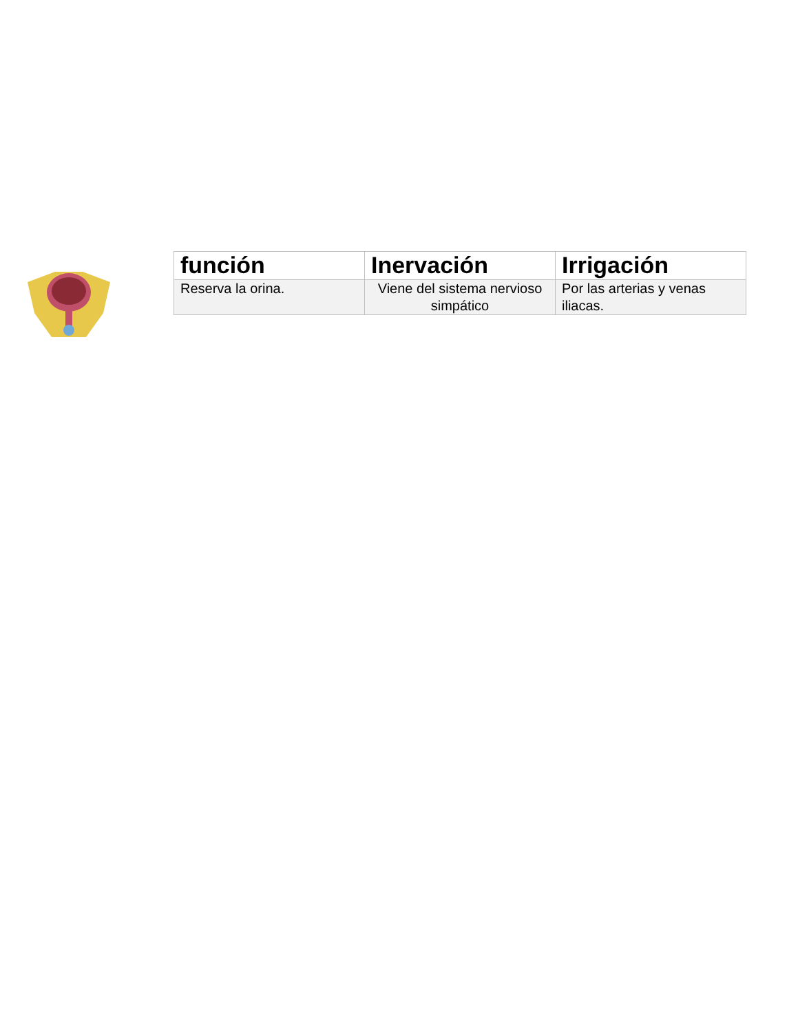| función | Inervación | Irrigación |
| --- | --- | --- |
| Reserva la orina. | Viene del sistema nervioso simpático | Por las arterias y venas iliacas. |